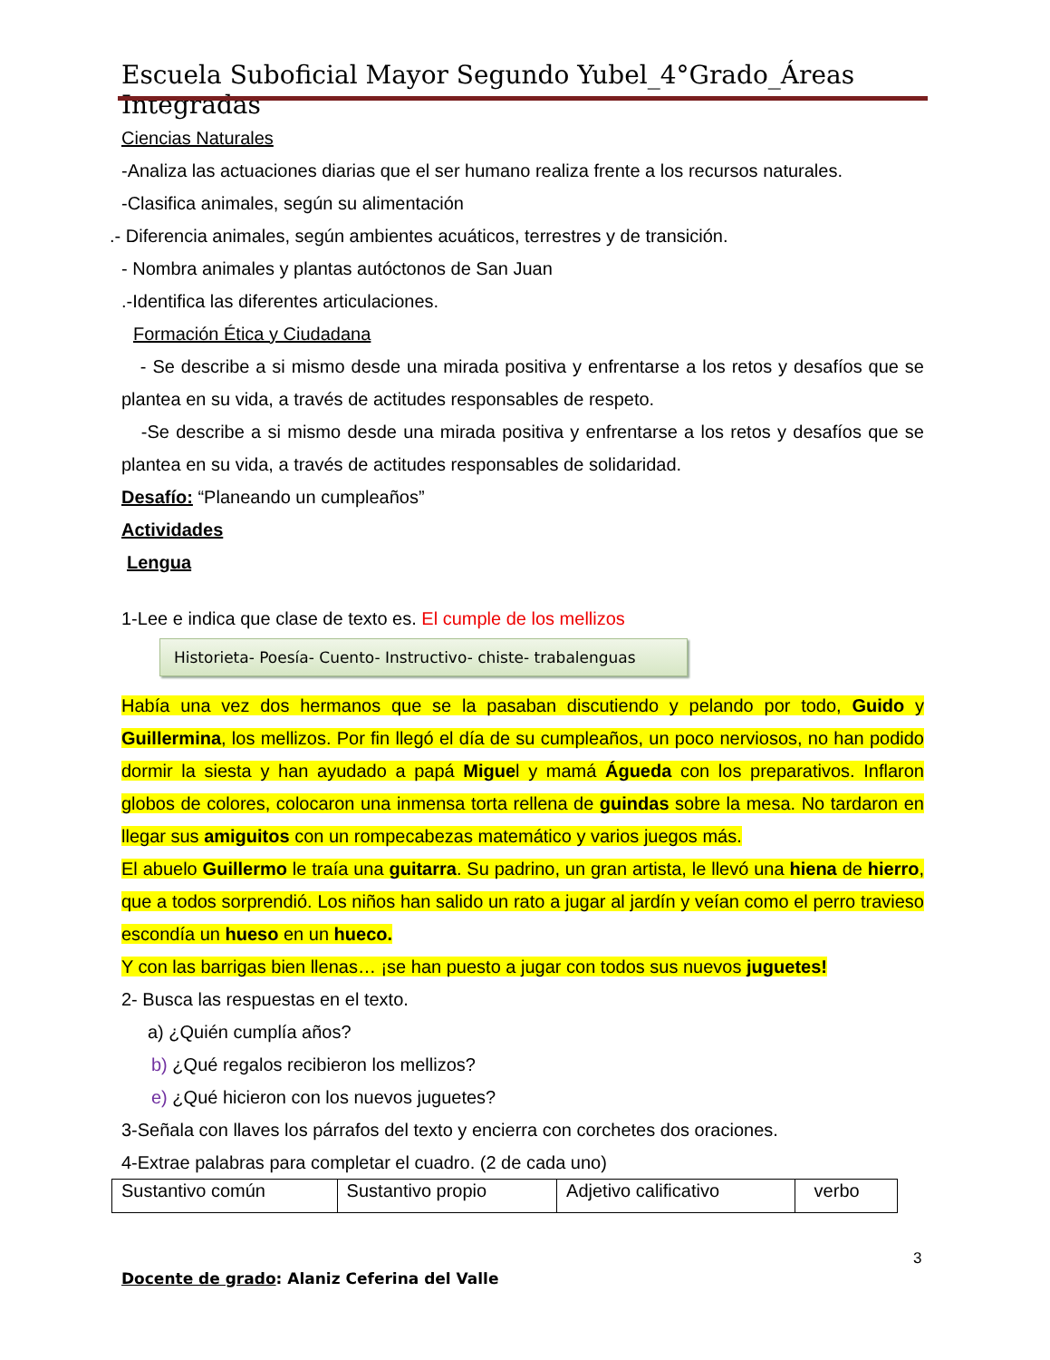Escuela Suboficial Mayor Segundo Yubel_4°Grado_Áreas Integradas
Ciencias Naturales
-Analiza las actuaciones diarias que el ser humano realiza frente a los recursos naturales.
-Clasifica animales, según su alimentación
.- Diferencia animales, según ambientes acuáticos, terrestres y de transición.
- Nombra animales y plantas autóctonos de San Juan
.-Identifica las diferentes articulaciones.
Formación Ética y Ciudadana
- Se describe a si mismo desde una mirada positiva y enfrentarse a los retos y desafíos que se plantea en su vida, a través de actitudes responsables de respeto.
-Se describe a si mismo desde una mirada positiva y enfrentarse a los retos y desafíos que se plantea en su vida, a través de actitudes responsables de solidaridad.
Desafío: “Planeando un cumpleaños”
Actividades
Lengua
1-Lee e indica que clase de texto es. El cumple de los mellizos
Historieta- Poesía- Cuento- Instructivo- chiste- trabalenguas
Había una vez dos hermanos que se la pasaban discutiendo y pelando por todo, Guido y Guillermina, los mellizos. Por fin llegó el día de su cumpleaños, un poco nerviosos, no han podido dormir la siesta y han ayudado a papá Miguel y mamá Águeda con los preparativos. Inflaron globos de colores, colocaron una inmensa torta rellena de guindas sobre la mesa. No tardaron en llegar sus amiguitos con un rompecabezas matemático y varios juegos más.
El abuelo Guillermo le traía una guitarra. Su padrino, un gran artista, le llevó una hiena de hierro, que a todos sorprendió. Los niños han salido un rato a jugar al jardín y veían como el perro travieso escondía un hueso en un hueco.
Y con las barrigas bien llenas… ¡se han puesto a jugar con todos sus nuevos juguetes!
2- Busca las respuestas en el texto.
a) ¿Quién cumplía años?
b) ¿Qué regalos recibieron los mellizos?
e) ¿Qué hicieron con los nuevos juguetes?
3-Señala con llaves los párrafos del texto y encierra con corchetes dos oraciones.
4-Extrae palabras para completar el cuadro. (2 de cada uno)
| Sustantivo común | Sustantivo propio | Adjetivo calificativo | verbo |
3
Docente de grado: Alaniz Ceferina del Valle